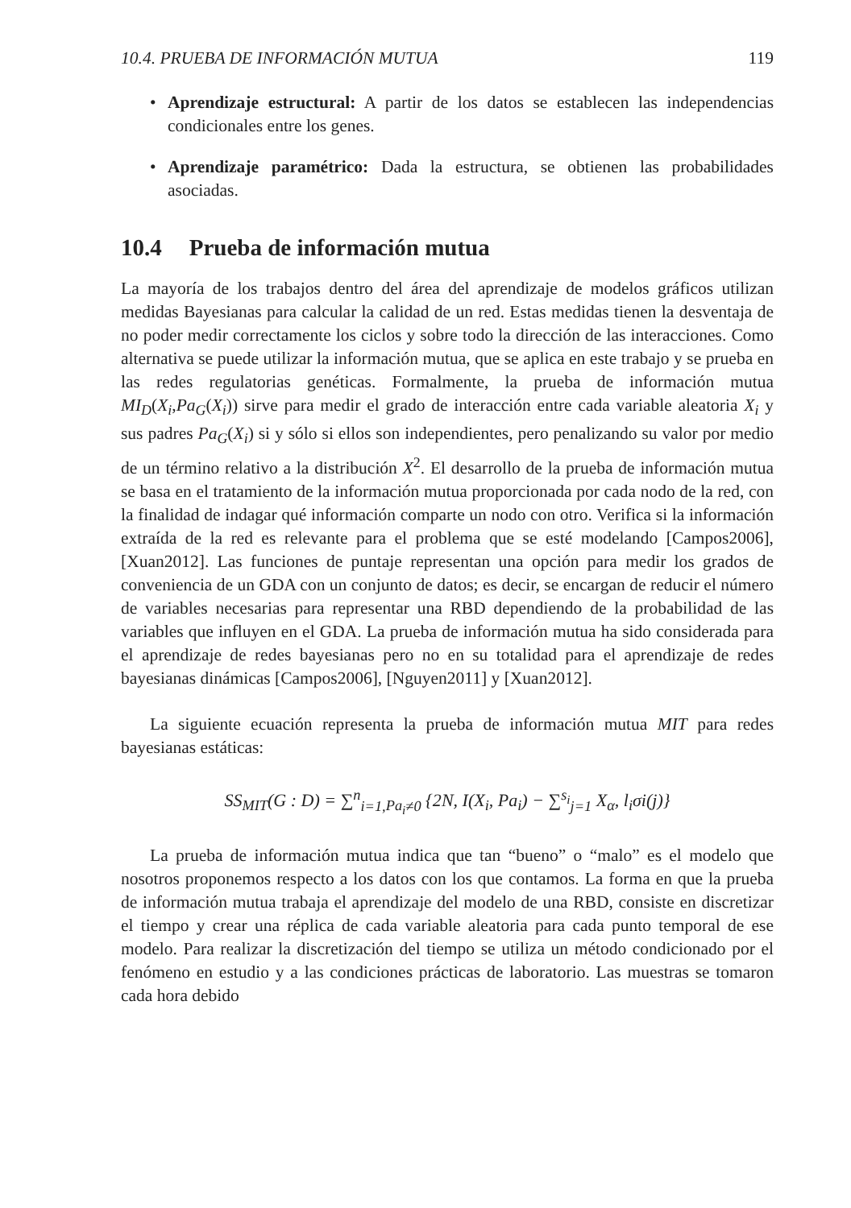10.4. PRUEBA DE INFORMACIÓN MUTUA 119
• Aprendizaje estructural: A partir de los datos se establecen las independencias condicionales entre los genes.
• Aprendizaje paramétrico: Dada la estructura, se obtienen las probabilidades asociadas.
10.4 Prueba de información mutua
La mayoría de los trabajos dentro del área del aprendizaje de modelos gráficos utilizan medidas Bayesianas para calcular la calidad de un red. Estas medidas tienen la desventaja de no poder medir correctamente los ciclos y sobre todo la dirección de las interacciones. Como alternativa se puede utilizar la información mutua, que se aplica en este trabajo y se prueba en las redes regulatorias genéticas. Formalmente, la prueba de información mutua MI<sub>D</sub>(X<sub>i</sub>,Pa<sub>G</sub>(X<sub>i</sub>)) sirve para medir el grado de interacción entre cada variable aleatoria X<sub>i</sub> y sus padres Pa<sub>G</sub>(X<sub>i</sub>) si y sólo si ellos son independientes, pero penalizando su valor por medio de un término relativo a la distribución X<sup>2</sup>. El desarrollo de la prueba de información mutua se basa en el tratamiento de la información mutua proporcionada por cada nodo de la red, con la finalidad de indagar qué información comparte un nodo con otro. Verifica si la información extraída de la red es relevante para el problema que se esté modelando [Campos2006], [Xuan2012]. Las funciones de puntaje representan una opción para medir los grados de conveniencia de un GDA con un conjunto de datos; es decir, se encargan de reducir el número de variables necesarias para representar una RBD dependiendo de la probabilidad de las variables que influyen en el GDA. La prueba de información mutua ha sido considerada para el aprendizaje de redes bayesianas pero no en su totalidad para el aprendizaje de redes bayesianas dinámicas [Campos2006], [Nguyen2011] y [Xuan2012].
La siguiente ecuación representa la prueba de información mutua MIT para redes bayesianas estáticas:
SS<sub>MIT</sub>(G : D) = ∑<sup>n</sup><sub>i=1,Pa<sub>i</sub>≠0</sub> {2N, I(X<sub>i</sub>, Pa<sub>i</sub>) − ∑<sup>s<sub>i</sub></sup><sub>j=1</sub> X<sub>α</sub>, l<sub>i</sub>σi(j)}
La prueba de información mutua indica que tan “bueno” o “malo” es el modelo que nosotros proponemos respecto a los datos con los que contamos. La forma en que la prueba de información mutua trabaja el aprendizaje del modelo de una RBD, consiste en discretizar el tiempo y crear una réplica de cada variable aleatoria para cada punto temporal de ese modelo. Para realizar la discretización del tiempo se utiliza un método condicionado por el fenómeno en estudio y a las condiciones prácticas de laboratorio. Las muestras se tomaron cada hora debido